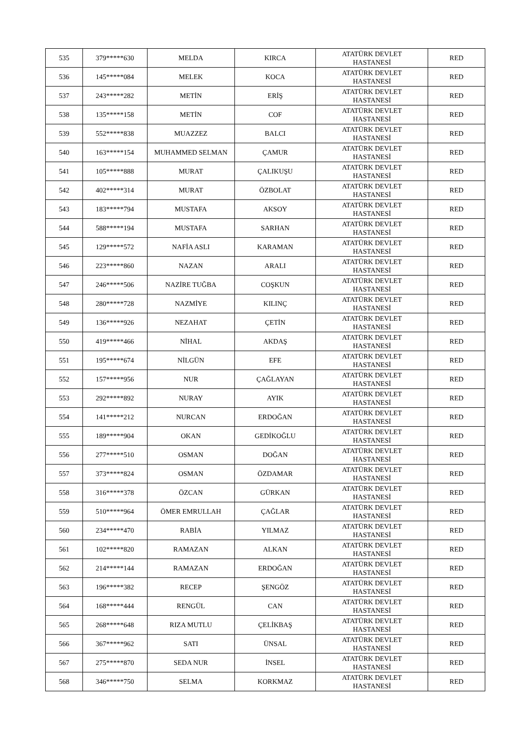| 535 | 379*****630 | MELDA | KIRCA | ATATÜRK DEVLET HASTANESİ | RED |
| 536 | 145*****084 | MELEK | KOCA | ATATÜRK DEVLET HASTANESİ | RED |
| 537 | 243*****282 | METİN | ERİŞ | ATATÜRK DEVLET HASTANESİ | RED |
| 538 | 135*****158 | METİN | COF | ATATÜRK DEVLET HASTANESİ | RED |
| 539 | 552*****838 | MUAZZEZ | BALCI | ATATÜRK DEVLET HASTANESİ | RED |
| 540 | 163*****154 | MUHAMMED SELMAN | ÇAMUR | ATATÜRK DEVLET HASTANESİ | RED |
| 541 | 105*****888 | MURAT | ÇALIKUŞU | ATATÜRK DEVLET HASTANESİ | RED |
| 542 | 402*****314 | MURAT | ÖZBOLAT | ATATÜRK DEVLET HASTANESİ | RED |
| 543 | 183*****794 | MUSTAFA | AKSOY | ATATÜRK DEVLET HASTANESİ | RED |
| 544 | 588*****194 | MUSTAFA | SARHAN | ATATÜRK DEVLET HASTANESİ | RED |
| 545 | 129*****572 | NAFİA ASLI | KARAMAN | ATATÜRK DEVLET HASTANESİ | RED |
| 546 | 223*****860 | NAZAN | ARALI | ATATÜRK DEVLET HASTANESİ | RED |
| 547 | 246*****506 | NAZİRE TUĞBA | COŞKUN | ATATÜRK DEVLET HASTANESİ | RED |
| 548 | 280*****728 | NAZMİYE | KILINÇ | ATATÜRK DEVLET HASTANESİ | RED |
| 549 | 136*****926 | NEZAHAT | ÇETİN | ATATÜRK DEVLET HASTANESİ | RED |
| 550 | 419*****466 | NİHAL | AKDAŞ | ATATÜRK DEVLET HASTANESİ | RED |
| 551 | 195*****674 | NİLGÜN | EFE | ATATÜRK DEVLET HASTANESİ | RED |
| 552 | 157*****956 | NUR | ÇAĞLAYAN | ATATÜRK DEVLET HASTANESİ | RED |
| 553 | 292*****892 | NURAY | AYIK | ATATÜRK DEVLET HASTANESİ | RED |
| 554 | 141*****212 | NURCAN | ERDOĞAN | ATATÜRK DEVLET HASTANESİ | RED |
| 555 | 189*****904 | OKAN | GEDİKOĞLU | ATATÜRK DEVLET HASTANESİ | RED |
| 556 | 277*****510 | OSMAN | DOĞAN | ATATÜRK DEVLET HASTANESİ | RED |
| 557 | 373*****824 | OSMAN | ÖZDAMAR | ATATÜRK DEVLET HASTANESİ | RED |
| 558 | 316*****378 | ÖZCAN | GÜRKAN | ATATÜRK DEVLET HASTANESİ | RED |
| 559 | 510*****964 | ÖMER EMRULLAH | ÇAĞLAR | ATATÜRK DEVLET HASTANESİ | RED |
| 560 | 234*****470 | RABİA | YILMAZ | ATATÜRK DEVLET HASTANESİ | RED |
| 561 | 102*****820 | RAMAZAN | ALKAN | ATATÜRK DEVLET HASTANESİ | RED |
| 562 | 214*****144 | RAMAZAN | ERDOĞAN | ATATÜRK DEVLET HASTANESİ | RED |
| 563 | 196*****382 | RECEP | ŞENGÖZ | ATATÜRK DEVLET HASTANESİ | RED |
| 564 | 168*****444 | RENGÜL | CAN | ATATÜRK DEVLET HASTANESİ | RED |
| 565 | 268*****648 | RIZA MUTLU | ÇELİKBAŞ | ATATÜRK DEVLET HASTANESİ | RED |
| 566 | 367*****962 | SATI | ÜNSAL | ATATÜRK DEVLET HASTANESİ | RED |
| 567 | 275*****870 | SEDA NUR | İNSEL | ATATÜRK DEVLET HASTANESİ | RED |
| 568 | 346*****750 | SELMA | KORKMAZ | ATATÜRK DEVLET HASTANESİ | RED |